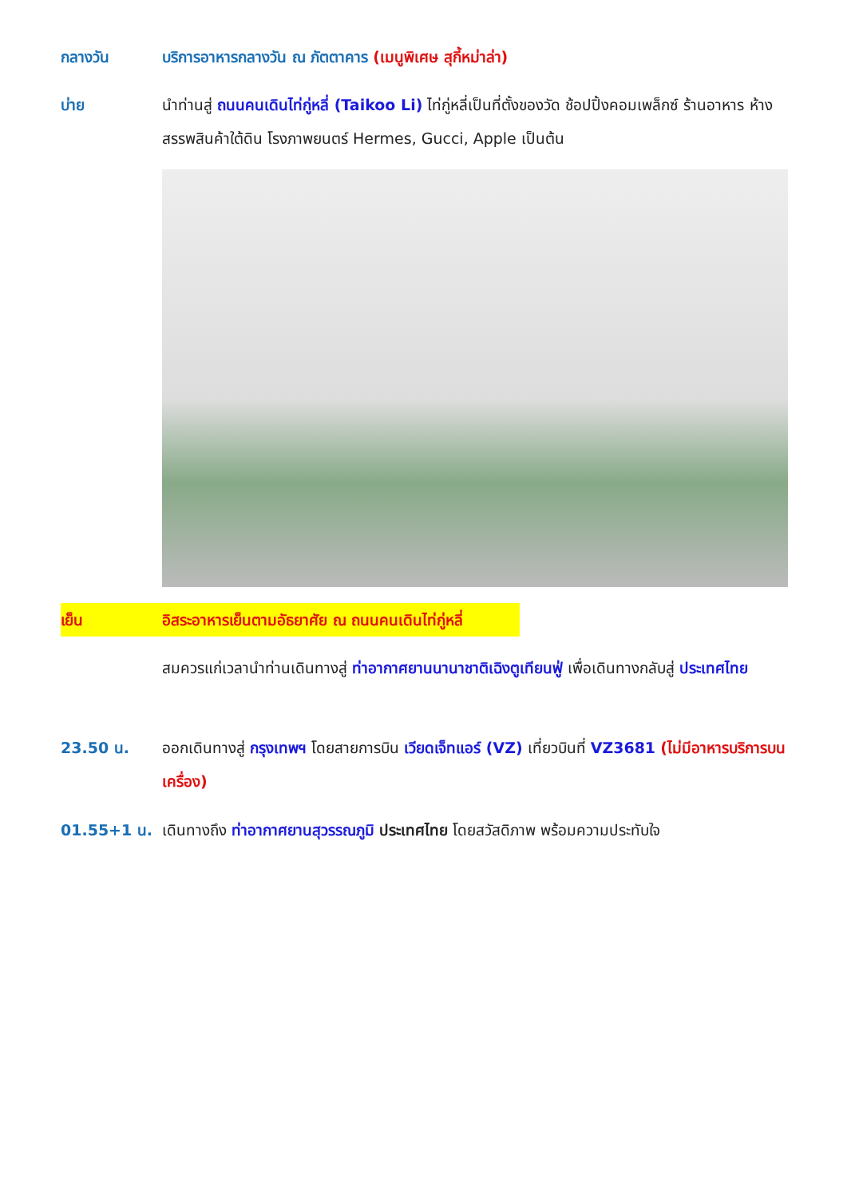กลางวัน บริการอาหารกลางวัน ณ ภัตตาคาร (เมนูพิเศษ สุกี้หม่าล่า)
บ่าย นำท่านสู่ ถนนคนเดินไท่กู่หลี่ (Taikoo Li) ไท่กู่หลี่เป็นที่ตั้งของวัด ช้อปปิ้งคอมเพล็กซ์ ร้านอาหาร ห้างสรรพสินค้าใต้ดิน โรงภาพยนตร์ Hermes, Gucci, Apple เป็นต้น
เย็น อิสระอาหารเย็นตามอัธยาศัย ณ ถนนคนเดินไท่กู่หลี่
สมควรแก่เวลานำท่านเดินทางสู่ ท่าอากาศยานนานาชาติเฉิงตูเทียนฟู่ เพื่อเดินทางกลับสู่ ประเทศไทย
23.50 น. ออกเดินทางสู่ กรุงเทพฯ โดยสายการบิน เวียดเจ็ทแอร์ (VZ) เที่ยวบินที่ VZ3681 (ไม่มีอาหารบริการบนเครื่อง)
01.55+1 น. เดินทางถึง ท่าอากาศยานสุวรรณภูมิ ประเทศไทย โดยสวัสดิภาพ พร้อมความประทับใจ